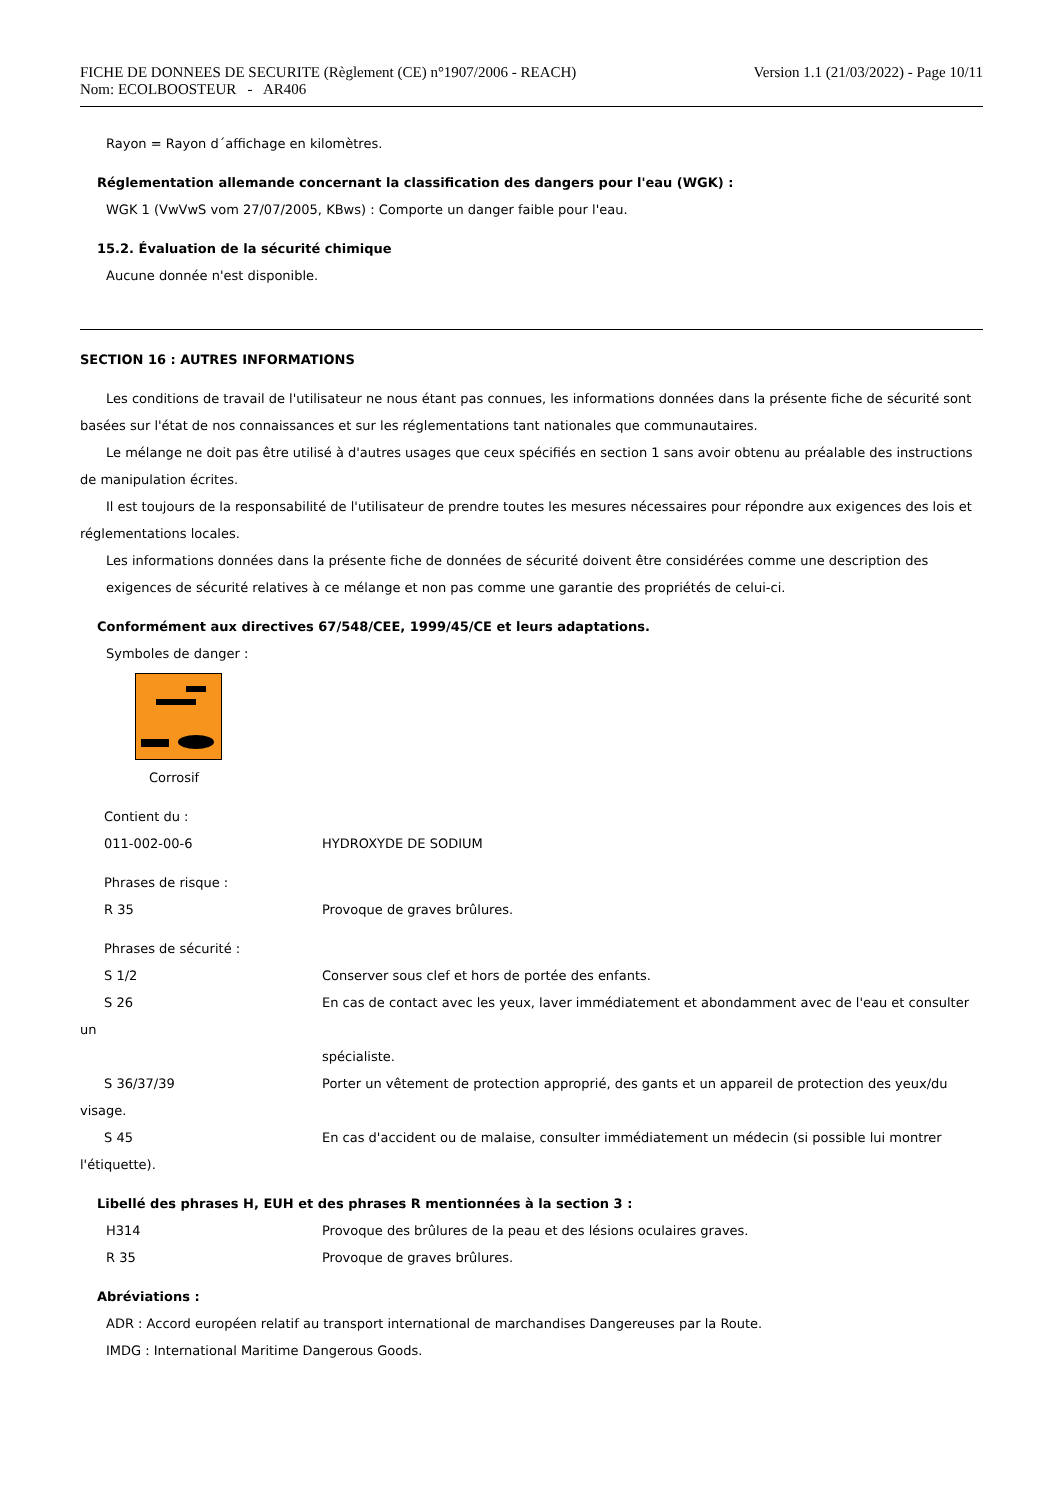Version 1.1 (21/03/2022) - Page 10/11 FICHE DE DONNEES DE SECURITE (Règlement (CE) n°1907/2006 - REACH)
Nom: ECOLBOOSTEUR - AR406
Rayon = Rayon d´affichage en kilomètres.
Réglementation allemande concernant la classification des dangers pour l'eau (WGK) :
WGK 1 (VwVwS vom 27/07/2005, KBws) : Comporte un danger faible pour l'eau.
15.2. Évaluation de la sécurité chimique
Aucune donnée n'est disponible.
SECTION 16 : AUTRES INFORMATIONS
Les conditions de travail de l'utilisateur ne nous étant pas connues, les informations données dans la présente fiche de sécurité sont basées sur l'état de nos connaissances et sur les réglementations tant nationales que communautaires.
Le mélange ne doit pas être utilisé à d'autres usages que ceux spécifiés en section 1 sans avoir obtenu au préalable des instructions de manipulation écrites.
Il est toujours de la responsabilité de l'utilisateur de prendre toutes les mesures nécessaires pour répondre aux exigences des lois et réglementations locales.
Les informations données dans la présente fiche de données de sécurité doivent être considérées comme une description des exigences de sécurité relatives à ce mélange et non pas comme une garantie des propriétés de celui-ci.
Conformément aux directives 67/548/CEE, 1999/45/CE et leurs adaptations.
Symboles de danger :
Corrosif
Contient du :
011-002-00-6 HYDROXYDE DE SODIUM
Phrases de risque :
R 35 Provoque de graves brûlures.
Phrases de sécurité :
S 1/2 Conserver sous clef et hors de portée des enfants.
S 26 En cas de contact avec les yeux, laver immédiatement et abondamment avec de l'eau et consulter
un
spécialiste.
S 36/37/39 Porter un vêtement de protection approprié, des gants et un appareil de protection des yeux/du
visage.
S 45 En cas d'accident ou de malaise, consulter immédiatement un médecin (si possible lui montrer
l'étiquette).
Libellé des phrases H, EUH et des phrases R mentionnées à la section 3 :
H314 Provoque des brûlures de la peau et des lésions oculaires graves.
R 35 Provoque de graves brûlures.
Abréviations :
ADR : Accord européen relatif au transport international de marchandises Dangereuses par la Route.
IMDG : International Maritime Dangerous Goods.